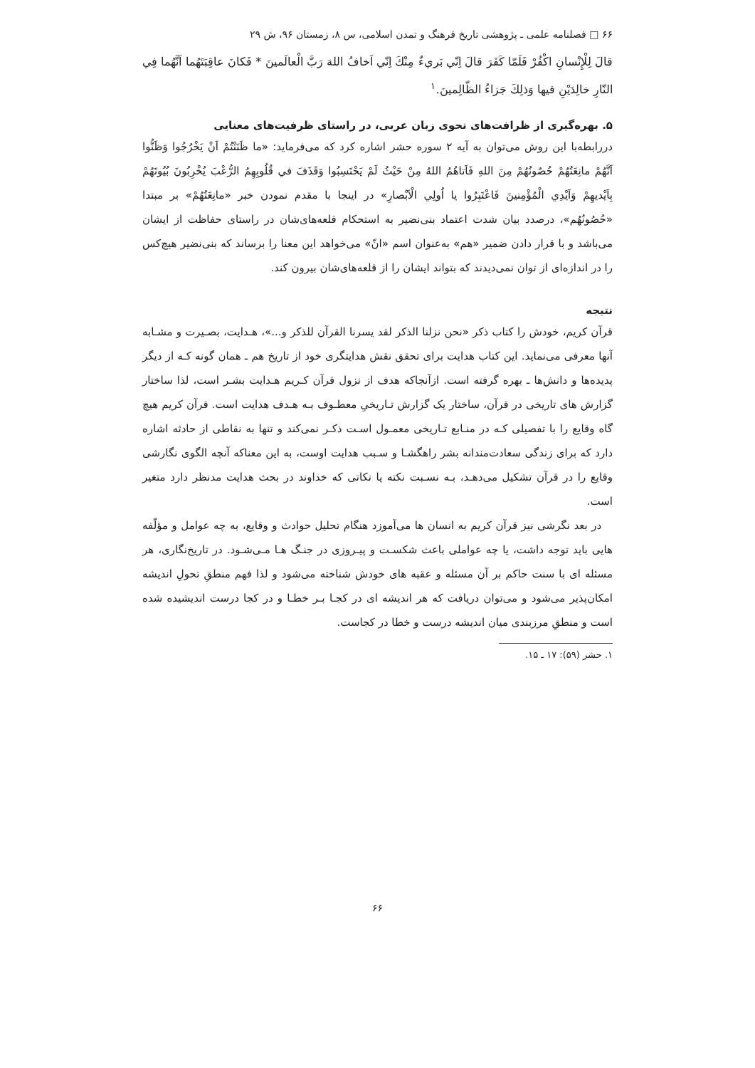۶۶ □ فصلنامه علمی ـ پژوهشی تاریخ فرهنگ و تمدن اسلامی، س ۸، زمستان ۹۶، ش ۲۹
قالَ لِلْإِنْسانِ اكْفُرْ فَلَمّا كَفَرَ قالَ اِنّي بَريءٌ مِنْكَ اِنّي اَخافُ اللهَ رَبَّ الْعالَمينَ * فَكانَ عاقِبَتَهُما اَنَّهُما فِي النّارِ خالِدَيْنِ فيها وَذلِكَ جَزاءُ الظّالِمينَ.<sup>۱</sup>
۵. بهره‌گیری از ظرافت‌های نحوی زبان عربی، در راستای ظرفیت‌های معنایی
دررابطه‌با این روش می‌توان به آیه ۲ سوره حشر اشاره کرد که می‌فرماید: «ما ظَنَنْتُمْ اَنْ يَخْرُجُوا وَظَنُّوا اَنَّهُمْ مانِعَتُهُمْ حُصُونُهُمْ مِنَ اللهِ فَاَتاهُمُ اللهُ مِنْ حَيْثُ لَمْ يَحْتَسِبُوا وَقَذَفَ في قُلُوبِهِمُ الرُّعْبَ يُخْرِبُونَ بُيُوتَهُمْ بِاَيْديهِمْ وَاَيْدِي الْمُؤْمِنينَ فَاعْتَبِرُوا يا اُولِي الْاَبْصارِ» در اینجا با مقدم نمودن خبر «مانِعَتُهُمْ» بر مبتدا «حُصُونُهُم»، درصدد بیان شدت اعتماد بنی‌نضیر به استحکام قلعه‌های‌شان در راستای حفاظت از ایشان می‌باشد و با قرار دادن ضمیر «هم» به‌عنوان اسم «انّ» می‌خواهد این معنا را برساند که بنی‌نضیر هیچ‌کس را در اندازه‌ای از توان نمی‌دیدند که بتواند ایشان را از قلعه‌های‌شان بیرون کند.
نتیجه
قرآن کریم، خودش را کتاب ذکر «نحن نزلنا الذکر لقد یسرنا القرآن للذکر و...»، هـدایت، بصـیرت و مشـابه آنها معرفی می‌نماید. این کتاب هدایت برای تحقق نقش هدایتگری خود از تاریخ هم ـ همان گونه کـه از دیگر پدیده‌ها و دانش‌ها ـ بهره گرفته است. ازآنجاکه هدف از نزول قرآن کـریم هـدایت بشـر است، لذا ساختار گزارش های تاریخی در قرآن، ساختار یک گزارش تـاریخیِ معطـوف بـه هـدف هدایت است. قرآن کریم هیچ گاه وقایع را با تفصیلی کـه در منـابع تـاریخی معمـول اسـت ذکـر نمی‌کند و تنها به نقاطی از حادثه اشاره دارد که برای زندگی سعادت‌مندانه بشر راهگشـا و سـبب هدایت اوست، به این معناکه آنچه الگوی نگارشی وقایع را در قرآن تشکیل می‌دهـد، بـه نسـبت نکته یا نکاتی که خداوند در بحث هدایت مدنظر دارد متغیر است.
در بعد نگرشی نیز قرآن کریم به انسان ها می‌آموزد هنگام تحلیل حوادث و وقایع، به چه عوامل و مؤلّفه هایی باید توجه داشت، یا چه عواملی باعث شکسـت و پیـروزی در جنـگ هـا مـی‌شـود. در تاریخ‌نگاری، هر مسئله ای با سنت حاکم بر آن مسئله و عقبه های خودش شناخته می‌شود و لذا فهم منطقِ تحولِ اندیشه امکان‌پذیر می‌شود و می‌توان دریافت که هر اندیشه ای در کجـا بـر خطـا و در کجا درست اندیشیده شده است و منطقِ مرزبندی میان اندیشه درست و خطا در کجاست.
۱. حشر (۵۹): ۱۷ ـ ۱۵.
۶۶